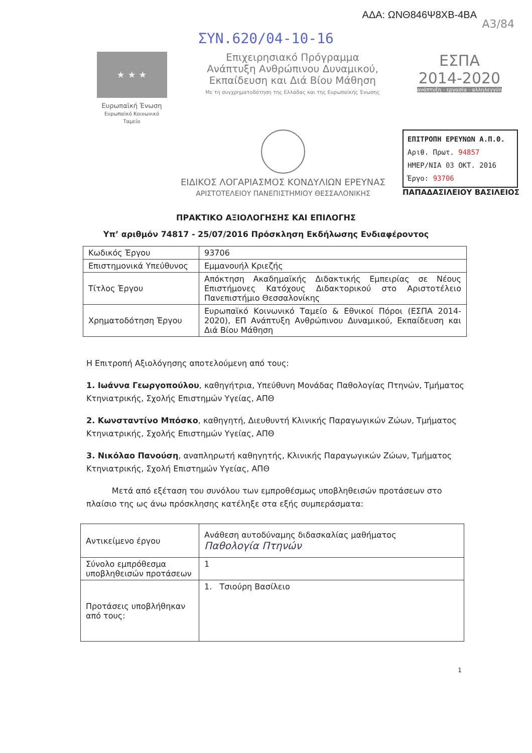ΑΔΑ: ΩΝΘ846Ψ8ΧΒ-4ΒΑ
Α3/84
ΣΥΝ.620/04-10-16
★ ★ ★
Ευρωπαϊκή Ένωση
Ευρωπαϊκό Κοινωνικό Ταμείο
Επιχειρησιακό Πρόγραμμα
Ανάπτυξη Ανθρώπινου Δυναμικού,
Εκπαίδευση και Διά Βίου Μάθηση
Με τη συγχρηματοδότηση της Ελλάδας και της Ευρωπαϊκής Ένωσης
ΕΣΠΑ
2014-2020
ανάπτυξη - εργασία - αλληλεγγύη
ΕΙΔΙΚΟΣ ΛΟΓΑΡΙΑΣΜΟΣ ΚΟΝΔΥΛΙΩΝ ΕΡΕΥΝΑΣ
ΑΡΙΣΤΟΤΕΛΕΙΟΥ ΠΑΝΕΠΙΣΤΗΜΙΟΥ ΘΕΣΣΑΛΟΝΙΚΗΣ
ΕΠΙΤΡΟΠΗ ΕΡΕΥΝΩΝ Α.Π.Θ.
Αριθ. Πρωτ. 94857
ΗΜΕΡ/ΝΙΑ 03 ΟΚΤ. 2016
Έργο: 93706
ΠΑΠΑΔΑΣΙΛΕΙΟΥ ΒΑΣΙΛΕΙΟΣ
ΠΡΑΚΤΙΚΟ ΑΞΙΟΛΟΓΗΣΗΣ ΚΑΙ ΕΠΙΛΟΓΗΣ
Υπ’ αριθμόν 74817 - 25/07/2016 Πρόσκληση Εκδήλωσης Ενδιαφέροντος
| Κωδικός Έργου | 93706 |
| Επιστημονικά Υπεύθυνος | Εμμανουήλ Κριεζής |
| Τίτλος Έργου | Απόκτηση Ακαδημαϊκής Διδακτικής Εμπειρίας σε Νέους Επιστήμονες Κατόχους Διδακτορικού στο Αριστοτέλειο Πανεπιστήμιο Θεσσαλονίκης |
| Χρηματοδότηση Έργου | Ευρωπαϊκό Κοινωνικό Ταμείο & Εθνικοί Πόροι (ΕΣΠΑ 2014-2020), ΕΠ Ανάπτυξη Ανθρώπινου Δυναμικού, Εκπαίδευση και Διά Βίου Μάθηση |
Η Επιτροπή Αξιολόγησης αποτελούμενη από τους:
1. Ιωάννα Γεωργοπούλου, καθηγήτρια, Υπεύθυνη Μονάδας Παθολογίας Πτηνών, Τμήματος Κτηνιατρικής, Σχολής Επιστημών Υγείας, ΑΠΘ
2. Κωνσταντίνο Μπόσκο, καθηγητή, Διευθυντή Κλινικής Παραγωγικών Ζώων, Τμήματος Κτηνιατρικής, Σχολής Επιστημών Υγείας, ΑΠΘ
3. Νικόλαο Πανούση, αναπληρωτή καθηγητής, Κλινικής Παραγωγικών Ζώων, Τμήματος Κτηνιατρικής, Σχολή Επιστημών Υγείας, ΑΠΘ
Μετά από εξέταση του συνόλου των εμπροθέσμως υποβληθεισών προτάσεων στο πλαίσιο της ως άνω πρόσκλησης κατέληξε στα εξής συμπεράσματα:
| Αντικείμενο έργου | Ανάθεση αυτοδύναμης διδασκαλίας μαθήματος Παθολογία Πτηνών |
| Σύνολο εμπρόθεσμα υποβληθεισών προτάσεων | 1 |
| Προτάσεις υποβλήθηκαν από τους: | 1. Τσιούρη Βασίλειο |
1